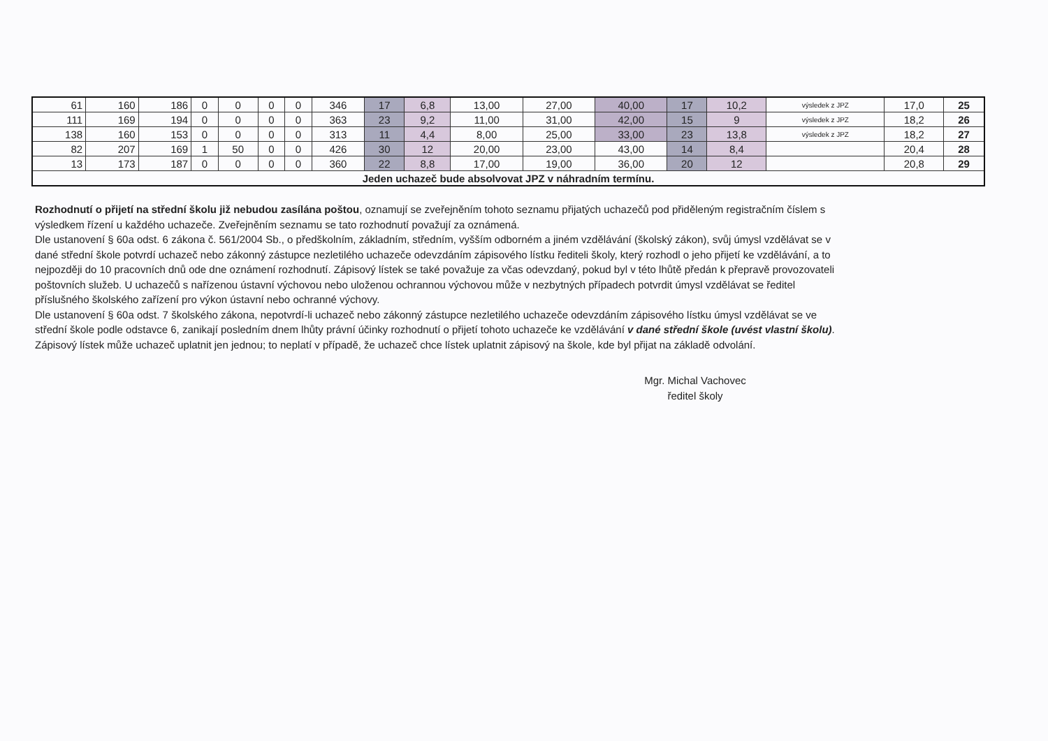| 61 | 160 | 186 | 0 | 0 | 0 | 0 | 346 | 17 | 6,8 | 13,00 | 27,00 | 40,00 | 17 | 10,2 | výsledek z JPZ | 17,0 | 25 |
| 111 | 169 | 194 | 0 | 0 | 0 | 0 | 363 | 23 | 9,2 | 11,00 | 31,00 | 42,00 | 15 | 9 | výsledek z JPZ | 18,2 | 26 |
| 138 | 160 | 153 | 0 | 0 | 0 | 0 | 313 | 11 | 4,4 | 8,00 | 25,00 | 33,00 | 23 | 13,8 | výsledek z JPZ | 18,2 | 27 |
| 82 | 207 | 169 | 1 | 50 | 0 | 0 | 426 | 30 | 12 | 20,00 | 23,00 | 43,00 | 14 | 8,4 | | 20,4 | 28 |
| 13 | 173 | 187 | 0 | 0 | 0 | 0 | 360 | 22 | 8,8 | 17,00 | 19,00 | 36,00 | 20 | 12 | | 20,8 | 29 |
| Jeden uchazeč bude absolvovat JPZ v náhradním termínu. | | | | | | | | | | | | | | | | | |
Rozhodnutí o přijetí na střední školu již nebudou zasílána poštou, oznamují se zveřejněním tohoto seznamu přijatých uchazečů pod přiděleným registračním číslem s výsledkem řízení u každého uchazeče. Zveřejněním seznamu se tato rozhodnutí považují za oznámená.
Dle ustanovení § 60a odst. 6 zákona č. 561/2004 Sb., o předškolním, základním, středním, vyšším odborném a jiném vzdělávání (školský zákon), svůj úmysl vzdělávat se v dané střední škole potvrdí uchazeč nebo zákonný zástupce nezletilého uchazeče odevzdáním zápisového lístku řediteli školy, který rozhodl o jeho přijetí ke vzdělávání, a to nejpozději do 10 pracovních dnů ode dne oznámení rozhodnutí. Zápisový lístek se také považuje za včas odevzdaný, pokud byl v této lhůtě předán k přepravě provozovateli poštovních služeb. U uchazečů s nařízenou ústavní výchovou nebo uloženou ochrannou výchovou může v nezbytných případech potvrdit úmysl vzdělávat se ředitel příslušného školského zařízení pro výkon ústavní nebo ochranné výchovy.
Dle ustanovení § 60a odst. 7 školského zákona, nepotvrdí-li uchazeč nebo zákonný zástupce nezletilého uchazeče odevzdáním zápisového lístku úmysl vzdělávat se ve střední škole podle odstavce 6, zanikají posledním dnem lhůty právní účinky rozhodnutí o přijetí tohoto uchazeče ke vzdělávání v dané střední škole (uvést vlastní školu). Zápisový lístek může uchazeč uplatnit jen jednou; to neplatí v případě, že uchazeč chce lístek uplatnit zápisový na škole, kde byl přijat na základě odvolání.
Mgr. Michal Vachovec
ředitel školy